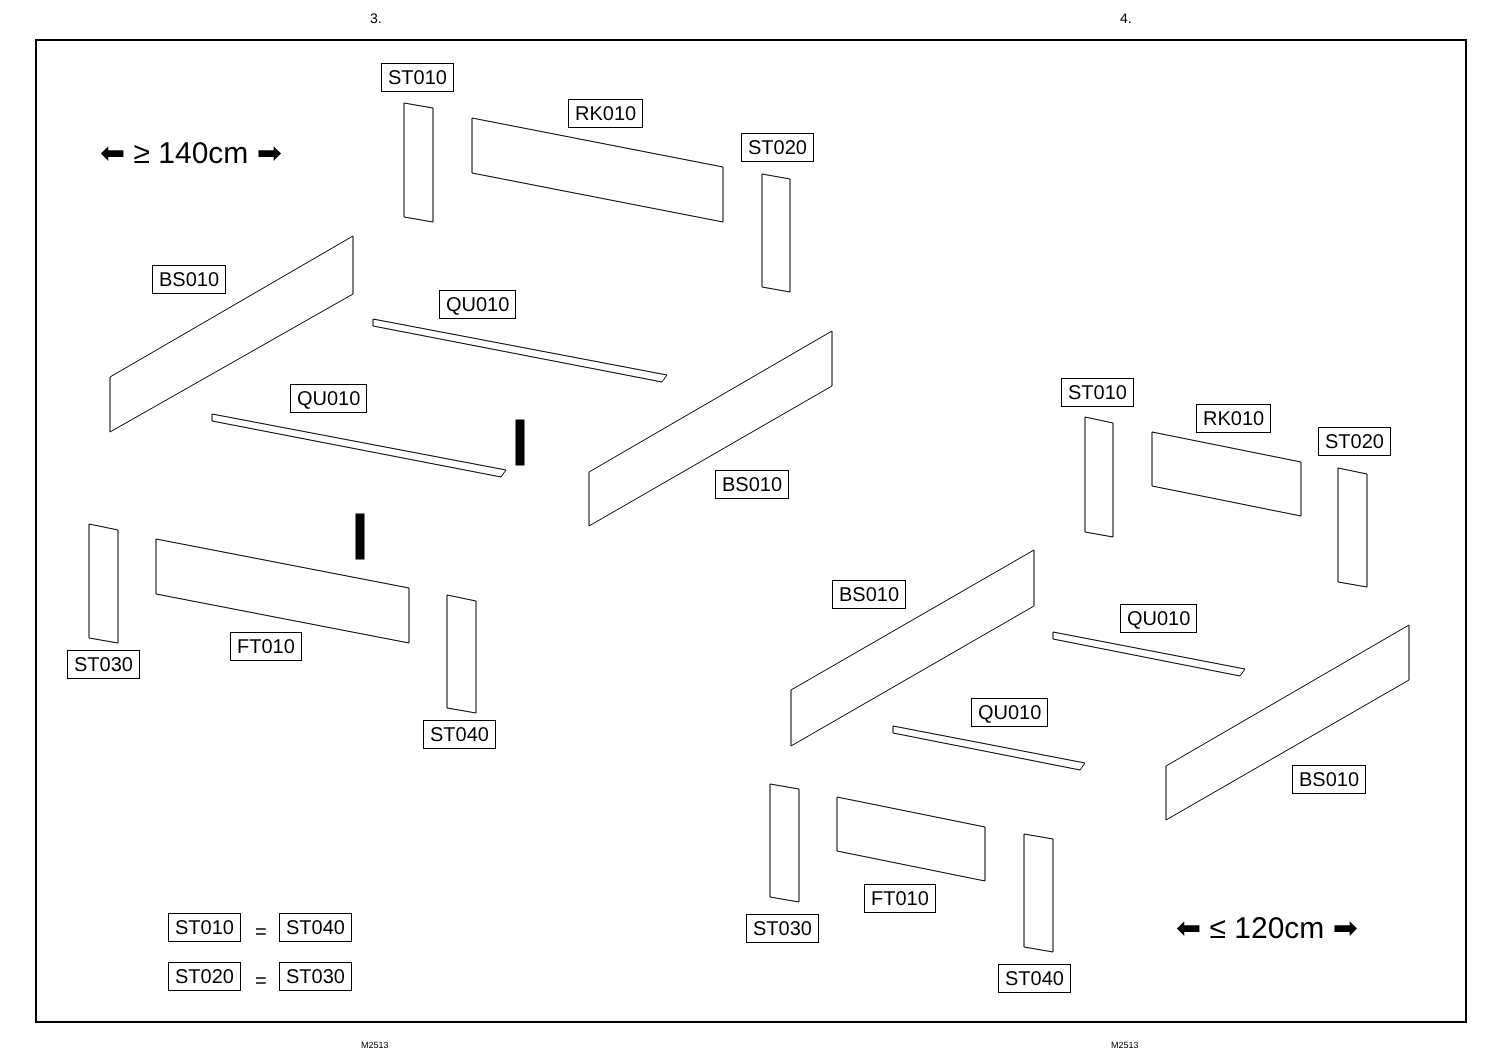3. 4.
ST010
RK010
ST020
⬅ ≥ 140cm ➡
BS010
QU010
QU010
BS010
FT010
ST030
ST040
ST010 = ST040
ST020 = ST030
ST010
RK010
ST020
BS010
QU010
QU010
BS010
FT010
ST030
ST040
⬅ ≤ 120cm ➡
M2513 M2513